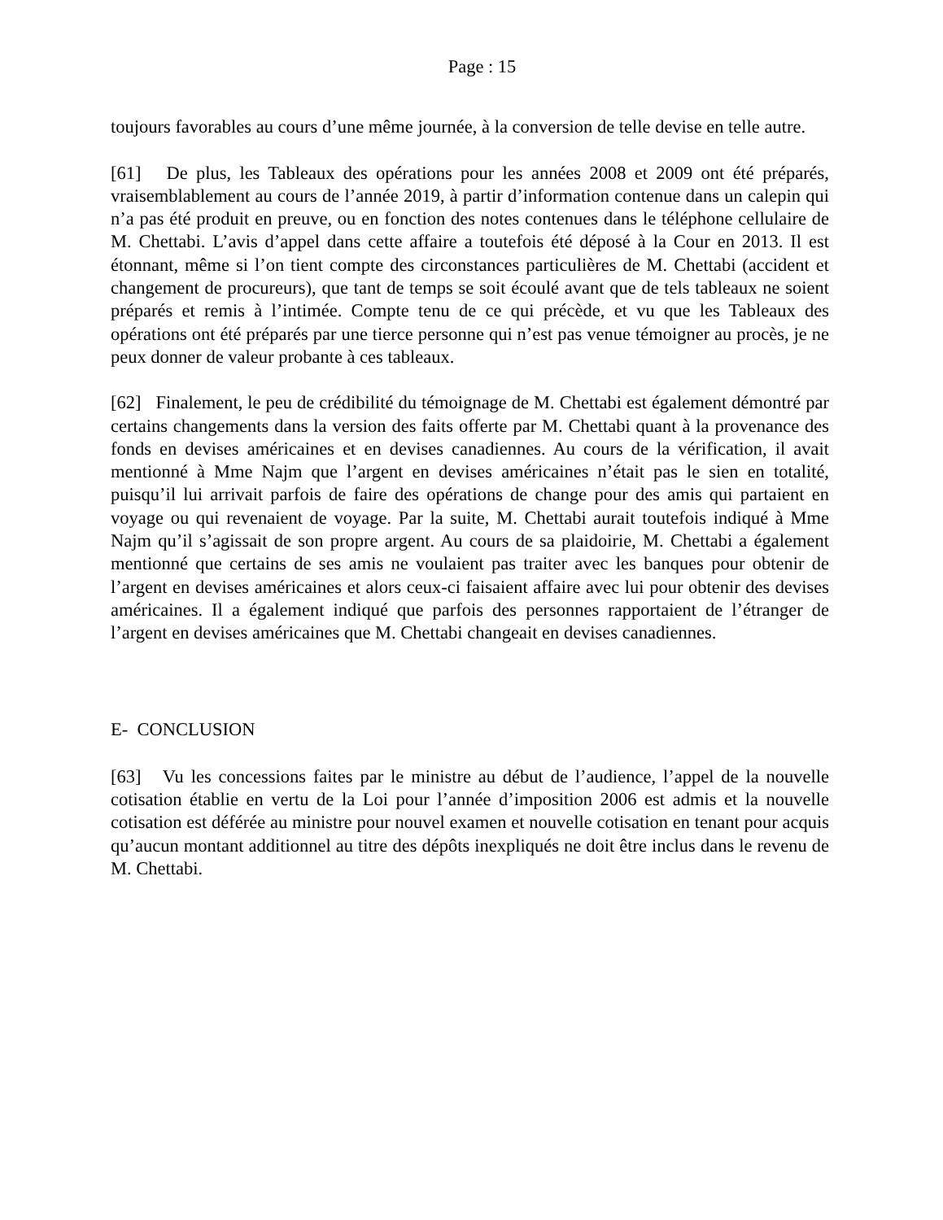Page : 15
toujours favorables au cours d’une même journée, à la conversion de telle devise en telle autre.
[61] De plus, les Tableaux des opérations pour les années 2008 et 2009 ont été préparés, vraisemblablement au cours de l’année 2019, à partir d’information contenue dans un calepin qui n’a pas été produit en preuve, ou en fonction des notes contenues dans le téléphone cellulaire de M. Chettabi. L’avis d’appel dans cette affaire a toutefois été déposé à la Cour en 2013. Il est étonnant, même si l’on tient compte des circonstances particulières de M. Chettabi (accident et changement de procureurs), que tant de temps se soit écoulé avant que de tels tableaux ne soient préparés et remis à l’intimée. Compte tenu de ce qui précède, et vu que les Tableaux des opérations ont été préparés par une tierce personne qui n’est pas venue témoigner au procès, je ne peux donner de valeur probante à ces tableaux.
[62] Finalement, le peu de crédibilité du témoignage de M. Chettabi est également démontré par certains changements dans la version des faits offerte par M. Chettabi quant à la provenance des fonds en devises américaines et en devises canadiennes. Au cours de la vérification, il avait mentionné à Mme Najm que l’argent en devises américaines n’était pas le sien en totalité, puisqu’il lui arrivait parfois de faire des opérations de change pour des amis qui partaient en voyage ou qui revenaient de voyage. Par la suite, M. Chettabi aurait toutefois indiqué à Mme Najm qu’il s’agissait de son propre argent. Au cours de sa plaidoirie, M. Chettabi a également mentionné que certains de ses amis ne voulaient pas traiter avec les banques pour obtenir de l’argent en devises américaines et alors ceux-ci faisaient affaire avec lui pour obtenir des devises américaines. Il a également indiqué que parfois des personnes rapportaient de l’étranger de l’argent en devises américaines que M. Chettabi changeait en devises canadiennes.
E- CONCLUSION
[63] Vu les concessions faites par le ministre au début de l’audience, l’appel de la nouvelle cotisation établie en vertu de la Loi pour l’année d’imposition 2006 est admis et la nouvelle cotisation est déférée au ministre pour nouvel examen et nouvelle cotisation en tenant pour acquis qu’aucun montant additionnel au titre des dépôts inexpliqués ne doit être inclus dans le revenu de M. Chettabi.